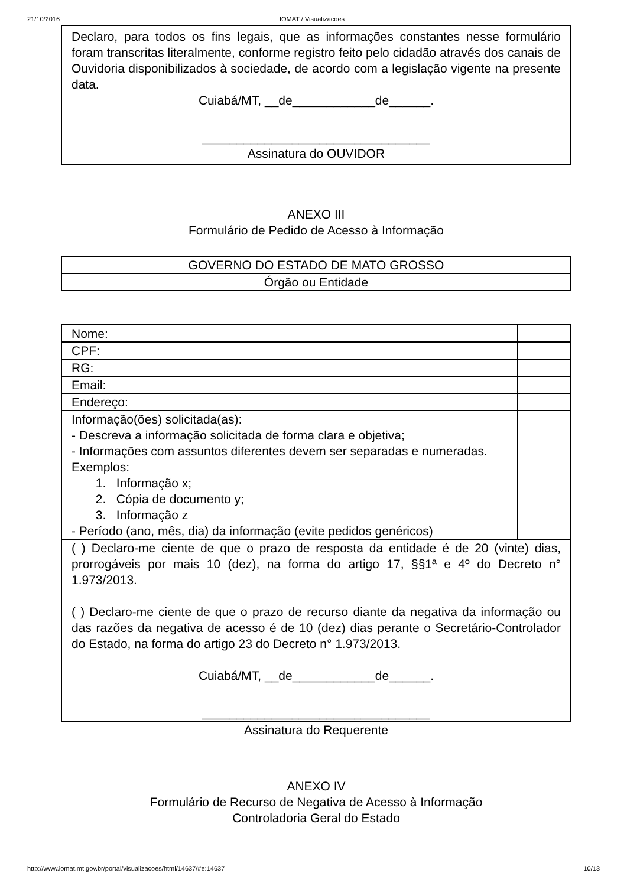21/10/2016 IOMAT / Visualizacoes
Declaro, para todos os fins legais, que as informações constantes nesse formulário foram transcritas literalmente, conforme registro feito pelo cidadão através dos canais de Ouvidoria disponibilizados à sociedade, de acordo com a legislação vigente na presente data.
Cuiabá/MT, __de____________de______.
_________________________________
Assinatura do OUVIDOR
ANEXO III
Formulário de Pedido de Acesso à Informação
| GOVERNO DO ESTADO DE MATO GROSSO |
| Órgão ou Entidade |
| Nome: | |
| CPF: | |
| RG: | |
| Email: | |
| Endereço: | |
| Informação(ões) solicitada(as): - Descreva a informação solicitada de forma clara e objetiva; - Informações com assuntos diferentes devem ser separadas e numeradas. Exemplos: 1. Informação x; 2. Cópia de documento y; 3. Informação z - Período (ano, mês, dia) da informação (evite pedidos genéricos) | |
| ( ) Declaro-me ciente de que o prazo de resposta da entidade é de 20 (vinte) dias, prorrogáveis por mais 10 (dez), na forma do artigo 17, §§1ª e 4º do Decreto n° 1.973/2013. ( ) Declaro-me ciente de que o prazo de recurso diante da negativa da informação ou das razões da negativa de acesso é de 10 (dez) dias perante o Secretário-Controlador do Estado, na forma do artigo 23 do Decreto n° 1.973/2013. Cuiabá/MT, __de____________de______. _________________________________ | |
Assinatura do Requerente
ANEXO IV
Formulário de Recurso de Negativa de Acesso à Informação
Controladoria Geral do Estado
http://www.iomat.mt.gov.br/portal/visualizacoes/html/14637/#e:14637 10/13